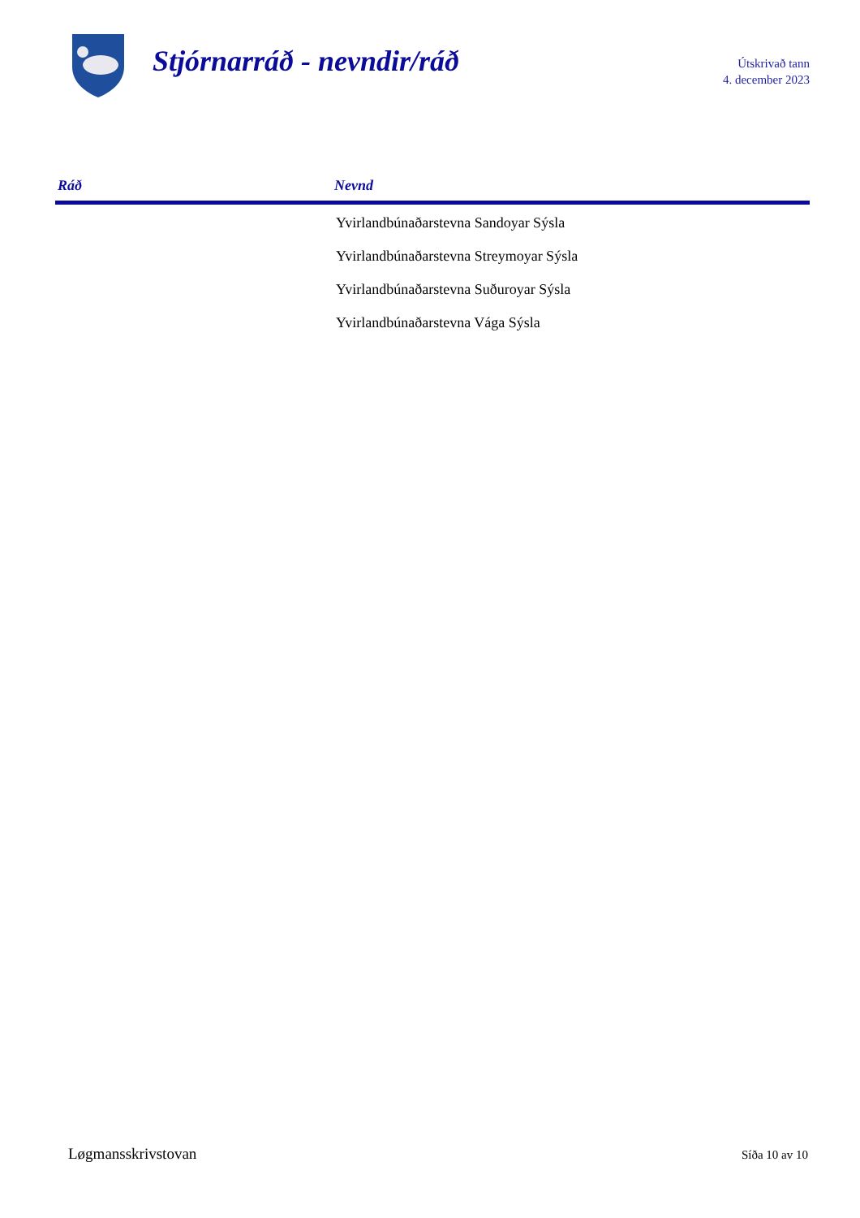Stjórnarráð - nevndir/ráð
Útskrivað tann
4. december 2023
| Ráð | Nevnd |
| --- | --- |
| | Yvirlandbúnaðarstevna Sandoyar Sýsla |
| | Yvirlandbúnaðarstevna Streymoyar Sýsla |
| | Yvirlandbúnaðarstevna Suðuroyar Sýsla |
| | Yvirlandbúnaðarstevna Vága Sýsla |
Løgmansskrivstovan Síða 10 av 10